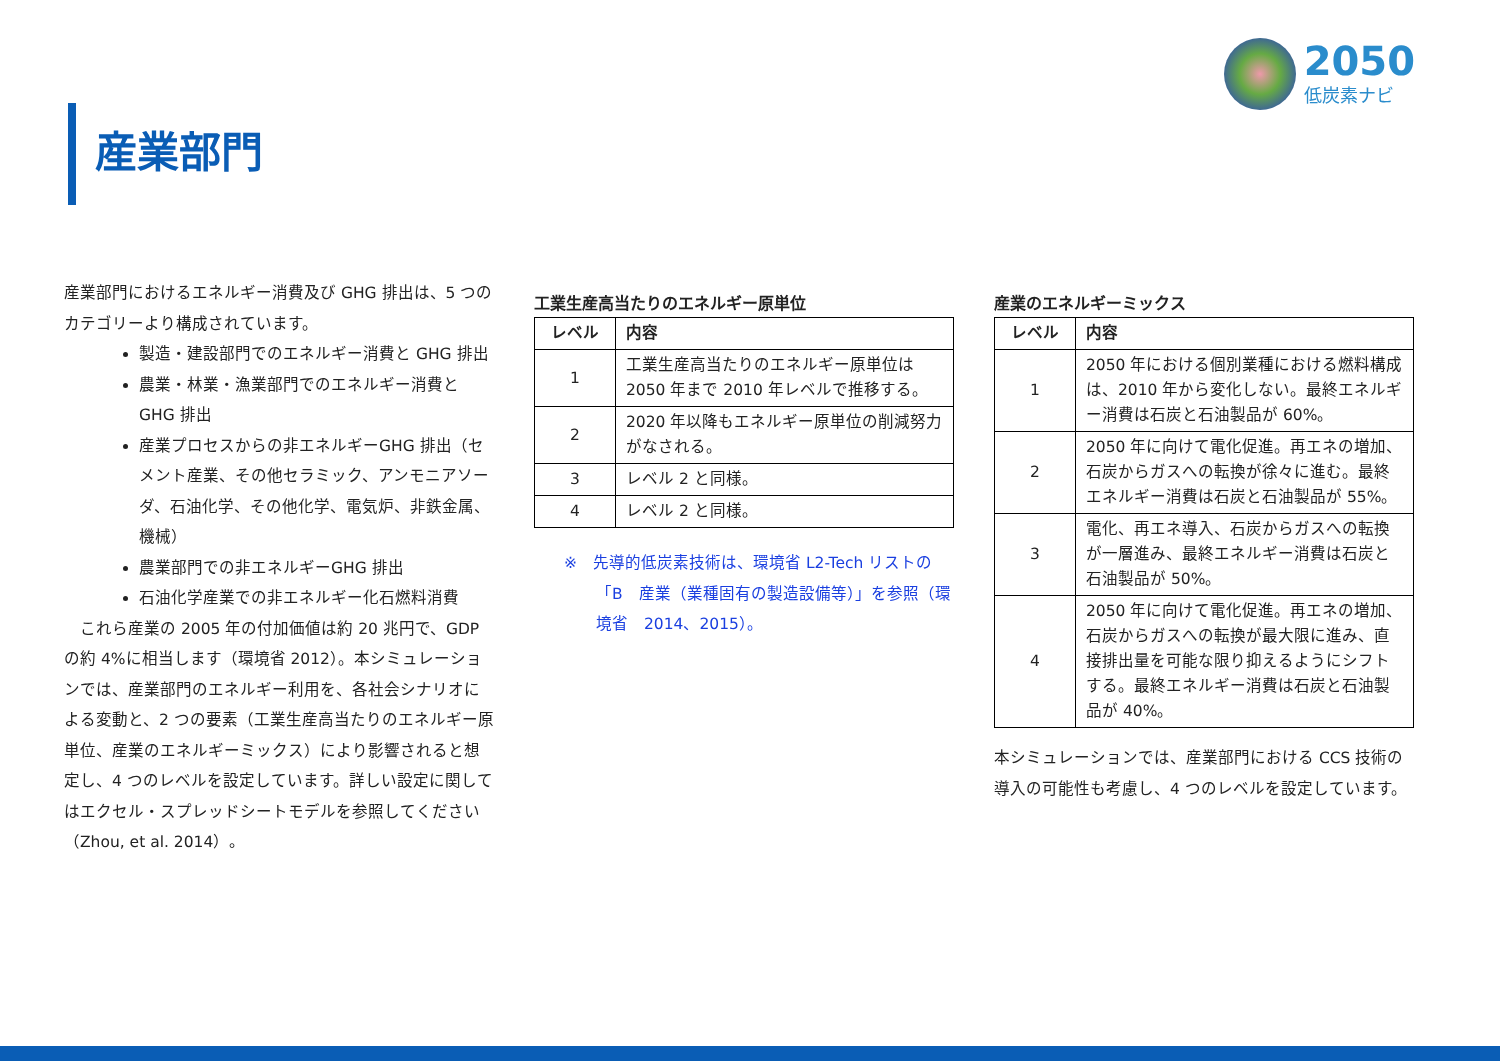2050
低炭素ナビ
産業部門
産業部門におけるエネルギー消費及び GHG 排出は、5 つのカテゴリーより構成されています。
製造・建設部門でのエネルギー消費と GHG 排出
農業・林業・漁業部門でのエネルギー消費と GHG 排出
産業プロセスからの非エネルギーGHG 排出（セメント産業、その他セラミック、アンモニアソーダ、石油化学、その他化学、電気炉、非鉄金属、機械）
農業部門での非エネルギーGHG 排出
石油化学産業での非エネルギー化石燃料消費
　これら産業の 2005 年の付加価値は約 20 兆円で、GDP の約 4%に相当します（環境省 2012）。本シミュレーションでは、産業部門のエネルギー利用を、各社会シナリオによる変動と、2 つの要素（工業生産高当たりのエネルギー原単位、産業のエネルギーミックス）により影響されると想定し、4 つのレベルを設定しています。詳しい設定に関してはエクセル・スプレッドシートモデルを参照してください（Zhou, et al. 2014）。
工業生産高当たりのエネルギー原単位
| レベル | 内容 |
| --- | --- |
| 1 | 工業生産高当たりのエネルギー原単位は 2050 年まで 2010 年レベルで推移する。 |
| 2 | 2020 年以降もエネルギー原単位の削減努力がなされる。 |
| 3 | レベル 2 と同様。 |
| 4 | レベル 2 と同様。 |
※　先導的低炭素技術は、環境省 L2-Tech リストの「B　産業（業種固有の製造設備等）」を参照（環境省　2014、2015）。
産業のエネルギーミックス
| レベル | 内容 |
| --- | --- |
| 1 | 2050 年における個別業種における燃料構成は、2010 年から変化しない。最終エネルギー消費は石炭と石油製品が 60%。 |
| 2 | 2050 年に向けて電化促進。再エネの増加、石炭からガスへの転換が徐々に進む。最終エネルギー消費は石炭と石油製品が 55%。 |
| 3 | 電化、再エネ導入、石炭からガスへの転換が一層進み、最終エネルギー消費は石炭と石油製品が 50%。 |
| 4 | 2050 年に向けて電化促進。再エネの増加、石炭からガスへの転換が最大限に進み、直接排出量を可能な限り抑えるようにシフトする。最終エネルギー消費は石炭と石油製品が 40%。 |
本シミュレーションでは、産業部門における CCS 技術の導入の可能性も考慮し、4 つのレベルを設定しています。